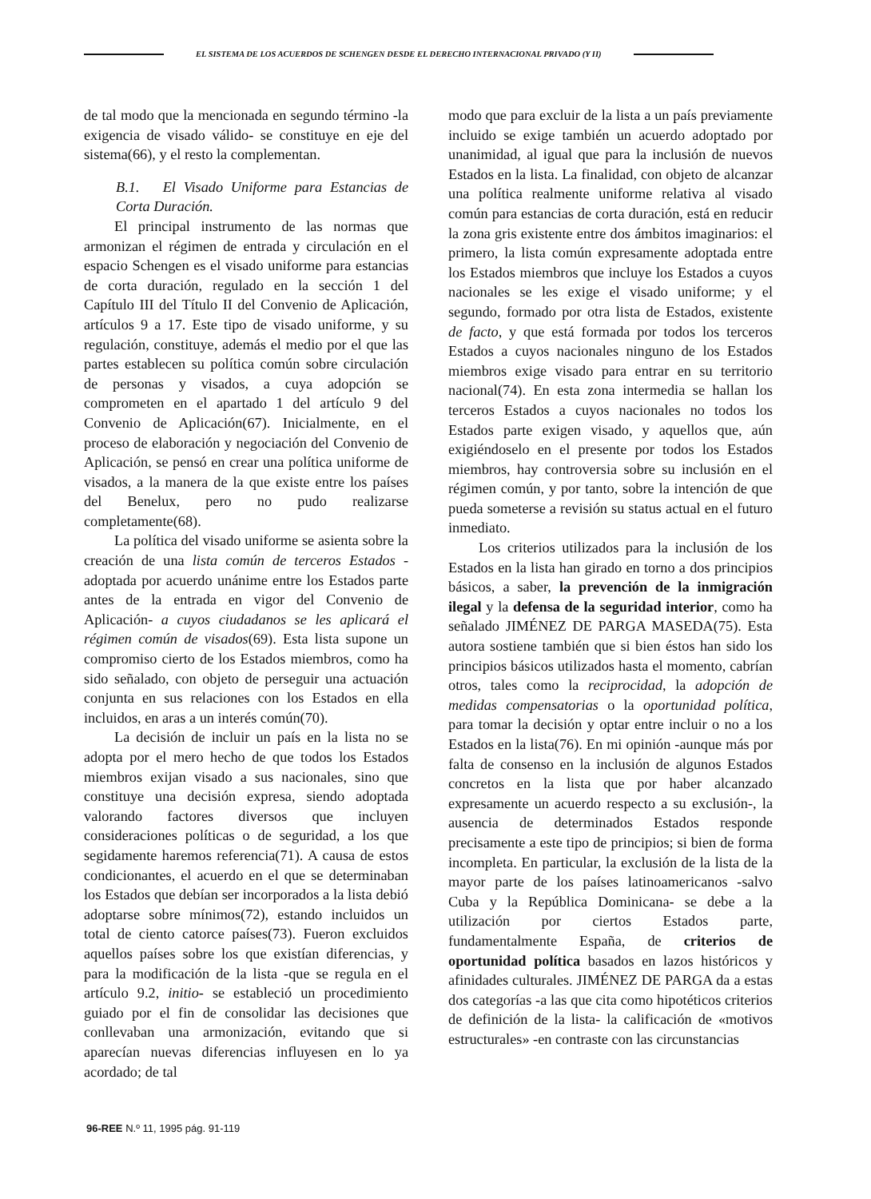EL SISTEMA DE LOS ACUERDOS DE SCHENGEN DESDE EL DERECHO INTERNACIONAL PRIVADO (Y II)
de tal modo que la mencionada en segundo término -la exigencia de visado válido- se constituye en eje del sistema(66), y el resto la complementan.
B.1. El Visado Uniforme para Estancias de Corta Duración.
El principal instrumento de las normas que armonizan el régimen de entrada y circulación en el espacio Schengen es el visado uniforme para estancias de corta duración, regulado en la sección 1 del Capítulo III del Título II del Convenio de Aplicación, artículos 9 a 17. Este tipo de visado uniforme, y su regulación, constituye, además el medio por el que las partes establecen su política común sobre circulación de personas y visados, a cuya adopción se comprometen en el apartado 1 del artículo 9 del Convenio de Aplicación(67). Inicialmente, en el proceso de elaboración y negociación del Convenio de Aplicación, se pensó en crear una política uniforme de visados, a la manera de la que existe entre los países del Benelux, pero no pudo realizarse completamente(68).
La política del visado uniforme se asienta sobre la creación de una lista común de terceros Estados -adoptada por acuerdo unánime entre los Estados parte antes de la entrada en vigor del Convenio de Aplicación- a cuyos ciudadanos se les aplicará el régimen común de visados(69). Esta lista supone un compromiso cierto de los Estados miembros, como ha sido señalado, con objeto de perseguir una actuación conjunta en sus relaciones con los Estados en ella incluidos, en aras a un interés común(70).
La decisión de incluir un país en la lista no se adopta por el mero hecho de que todos los Estados miembros exijan visado a sus nacionales, sino que constituye una decisión expresa, siendo adoptada valorando factores diversos que incluyen consideraciones políticas o de seguridad, a los que segidamente haremos referencia(71). A causa de estos condicionantes, el acuerdo en el que se determinaban los Estados que debían ser incorporados a la lista debió adoptarse sobre mínimos(72), estando incluidos un total de ciento catorce países(73). Fueron excluidos aquellos países sobre los que existían diferencias, y para la modificación de la lista -que se regula en el artículo 9.2, initio- se estableció un procedimiento guiado por el fin de consolidar las decisiones que conllevaban una armonización, evitando que si aparecían nuevas diferencias influyesen en lo ya acordado; de tal
modo que para excluir de la lista a un país previamente incluido se exige también un acuerdo adoptado por unanimidad, al igual que para la inclusión de nuevos Estados en la lista. La finalidad, con objeto de alcanzar una política realmente uniforme relativa al visado común para estancias de corta duración, está en reducir la zona gris existente entre dos ámbitos imaginarios: el primero, la lista común expresamente adoptada entre los Estados miembros que incluye los Estados a cuyos nacionales se les exige el visado uniforme; y el segundo, formado por otra lista de Estados, existente de facto, y que está formada por todos los terceros Estados a cuyos nacionales ninguno de los Estados miembros exige visado para entrar en su territorio nacional(74). En esta zona intermedia se hallan los terceros Estados a cuyos nacionales no todos los Estados parte exigen visado, y aquellos que, aún exigiéndoselo en el presente por todos los Estados miembros, hay controversia sobre su inclusión en el régimen común, y por tanto, sobre la intención de que pueda someterse a revisión su status actual en el futuro inmediato.
Los criterios utilizados para la inclusión de los Estados en la lista han girado en torno a dos principios básicos, a saber, la prevención de la inmigración ilegal y la defensa de la seguridad interior, como ha señalado JIMÉNEZ DE PARGA MASEDA(75). Esta autora sostiene también que si bien éstos han sido los principios básicos utilizados hasta el momento, cabrían otros, tales como la reciprocidad, la adopción de medidas compensatorias o la oportunidad política, para tomar la decisión y optar entre incluir o no a los Estados en la lista(76). En mi opinión -aunque más por falta de consenso en la inclusión de algunos Estados concretos en la lista que por haber alcanzado expresamente un acuerdo respecto a su exclusión-, la ausencia de determinados Estados responde precisamente a este tipo de principios; si bien de forma incompleta. En particular, la exclusión de la lista de la mayor parte de los países latinoamericanos -salvo Cuba y la República Dominicana- se debe a la utilización por ciertos Estados parte, fundamentalmente España, de criterios de oportunidad política basados en lazos históricos y afinidades culturales. JIMÉNEZ DE PARGA da a estas dos categorías -a las que cita como hipotéticos criterios de definición de la lista- la calificación de «motivos estructurales» -en contraste con las circunstancias
96-REE N.º 11, 1995 pág. 91-119